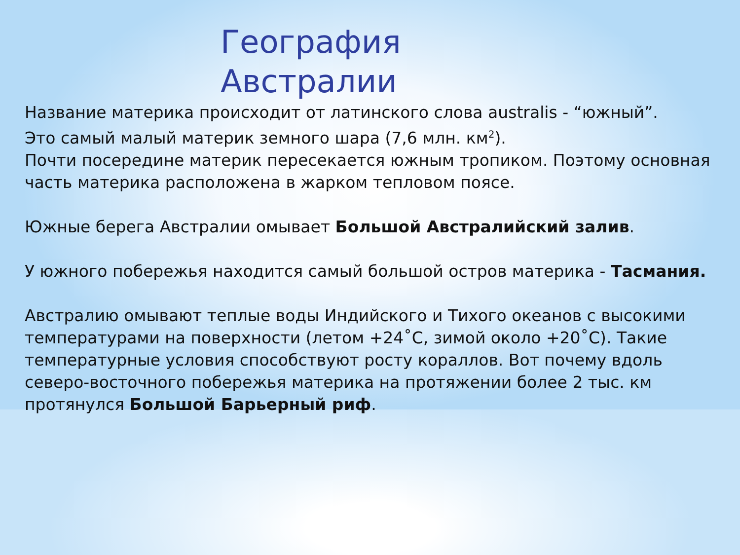География
Австралии
Название материка происходит от латинского слова australis - “южный”.
Это самый малый материк земного шара (7,6 млн. км<sup>2</sup>).
Почти посередине материк пересекается южным тропиком. Поэтому основная часть материка расположена в жарком тепловом поясе.
Южные берега Австралии омывает Большой Австралийский залив.
У южного побережья находится самый большой остров материка - Тасмания.
Австралию омывают теплые воды Индийского и Тихого океанов с высокими температурами на поверхности (летом +24˚С, зимой около +20˚С). Такие температурные условия способствуют росту кораллов. Вот почему вдоль северо-восточного побережья материка на протяжении более 2 тыс. км протянулся Большой Барьерный риф.